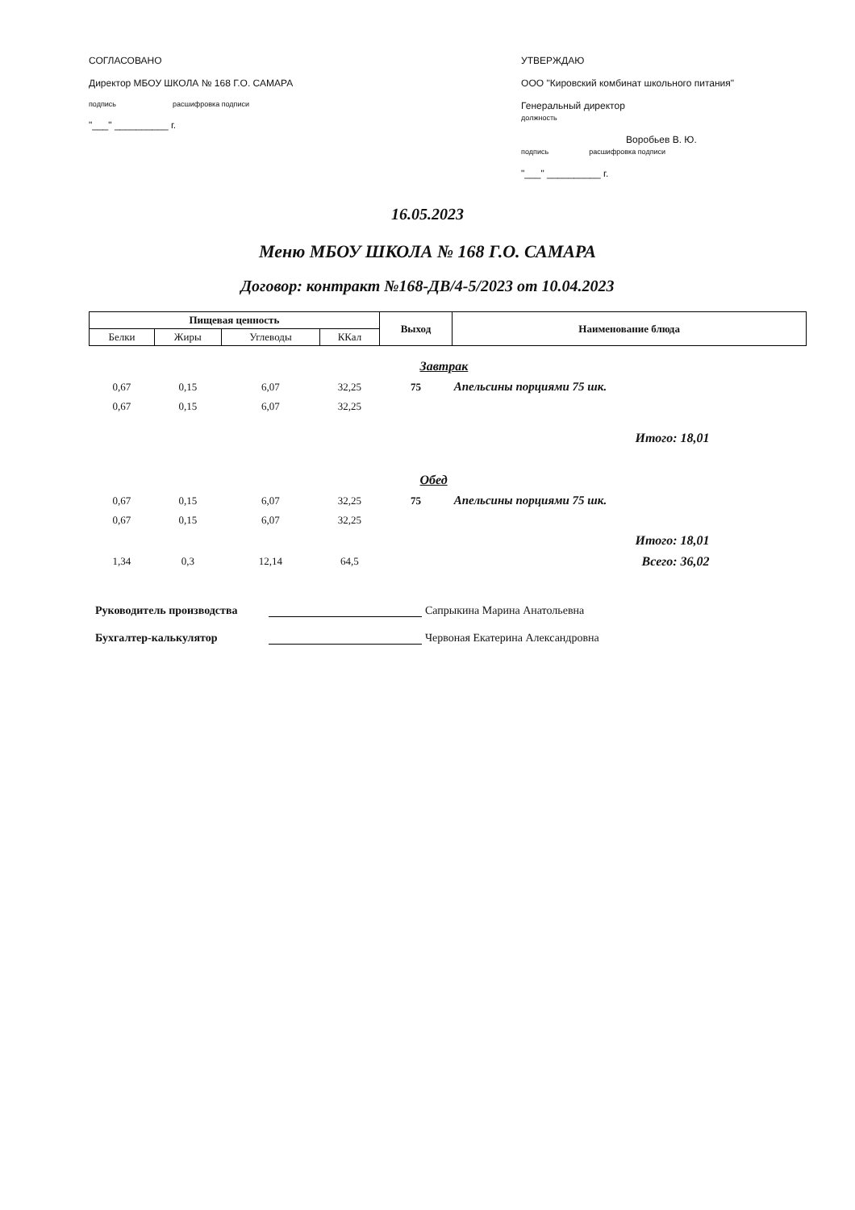СОГЛАСОВАНО
Директор МБОУ ШКОЛА № 168 Г.О. САМАРА
подпись расшифровка подписи
"___" __________ г.
УТВЕРЖДАЮ
ООО "Кировский комбинат школьного питания"
Генеральный директор
должность
Воробьев В. Ю.
подпись расшифровка подписи
"___" __________ г.
16.05.2023
Меню МБОУ ШКОЛА № 168 Г.О. САМАРА
Договор: контракт №168-ДВ/4-5/2023 от 10.04.2023
| Пищевая ценность | | | | Выход | Наименование блюда |
| --- | --- | --- | --- | --- | --- |
| Белки | Жиры | Углеводы | ККал | | |
| Завтрак | | | | | |
| 0,67 | 0,15 | 6,07 | 32,25 | 75 | Апельсины порциями 75 шк. |
| 0,67 | 0,15 | 6,07 | 32,25 | | |
| Итого: 18,01 | | | | | |
| Обед | | | | | |
| 0,67 | 0,15 | 6,07 | 32,25 | 75 | Апельсины порциями 75 шк. |
| 0,67 | 0,15 | 6,07 | 32,25 | | |
| Итого: 18,01 | | | | | |
| 1,34 | 0,3 | 12,14 | 64,5 | | Всего: 36,02 |
Руководитель производства Сапрыкина Марина Анатольевна
Бухгалтер-калькулятор Червоная Екатерина Александровна